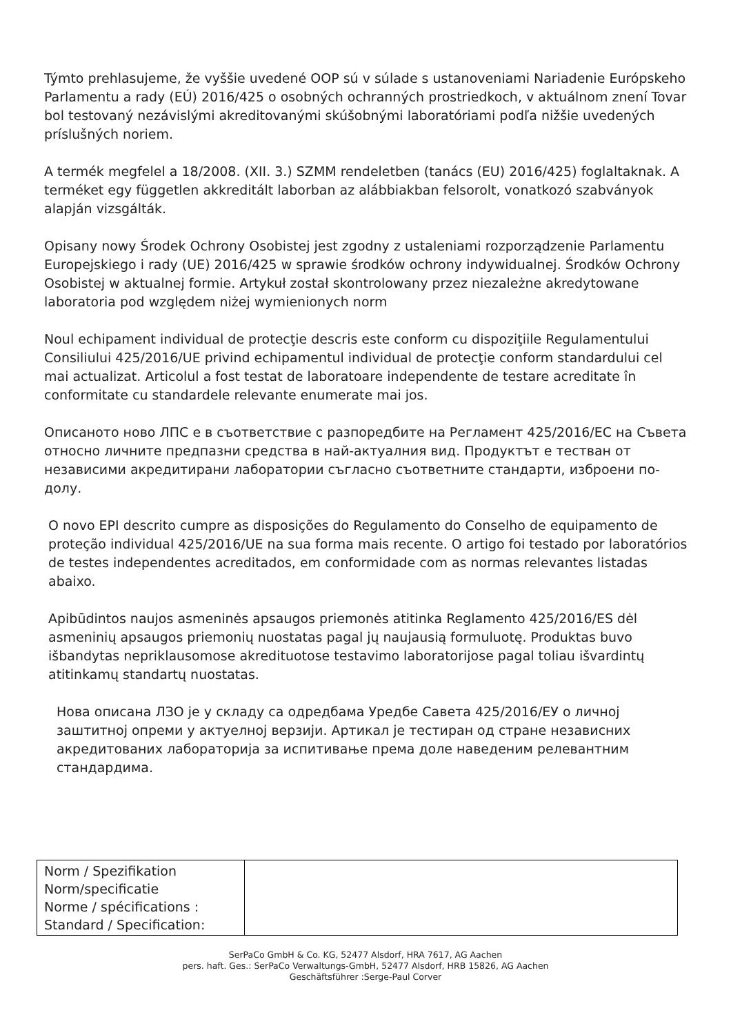Týmto prehlasujeme, že vyššie uvedené OOP sú v súlade s ustanoveniami Nariadenie Európskeho Parlamentu a rady (EÚ) 2016/425 o osobných ochranných prostriedkoch, v aktuálnom znení Tovar bol testovaný nezávislými akreditovanými skúšobnými laboratóriami podľa nižšie uvedených príslušných noriem.
A termék megfelel a 18/2008. (XII. 3.) SZMM rendeletben (tanács (EU) 2016/425) foglaltaknak. A terméket egy független akkreditált laborban az alábbiakban felsorolt, vonatkozó szabványok alapján vizsgálták.
Opisany nowy Środek Ochrony Osobistej jest zgodny z ustaleniami rozporządzenie Parlamentu Europejskiego i rady (UE) 2016/425 w sprawie środków ochrony indywidualnej. Środków Ochrony Osobistej w aktualnej formie. Artykuł został skontrolowany przez niezależne akredytowane laboratoria pod względem niżej wymienionych norm
Noul echipament individual de protecţie descris este conform cu dispoziţiile Regulamentului Consiliului 425/2016/UE privind echipamentul individual de protecţie conform standardului cel mai actualizat. Articolul a fost testat de laboratoare independente de testare acreditate în conformitate cu standardele relevante enumerate mai jos.
Описаното ново ЛПС е в съответствие с разпоредбите на Регламент 425/2016/ЕС на Съвета относно личните предпазни средства в най-актуалния вид. Продуктът е тестван от независими акредитирани лаборатории съгласно съответните стандарти, изброени по-долу.
O novo EPI descrito cumpre as disposições do Regulamento do Conselho de equipamento de proteção individual 425/2016/UE na sua forma mais recente. O artigo foi testado por laboratórios de testes independentes acreditados, em conformidade com as normas relevantes listadas abaixo.
Apibūdintos naujos asmeninės apsaugos priemonės atitinka Reglamento 425/2016/ES dėl asmeninių apsaugos priemonių nuostatas pagal jų naujausią formuluotę. Produktas buvo išbandytas nepriklausomose akredituotose testavimo laboratorijose pagal toliau išvardintų atitinkamų standartų nuostatas.
Нова описана ЛЗО је у складу са одредбама Уредбе Савета 425/2016/ЕУ о личној заштитној опреми у актуелној верзији. Артикал је тестиран од стране независних акредитованих лабораторија за испитивање према доле наведеним релевантним стандардима.
| Norm / Spezifikation Norm/specificatie Norme / spécifications : Standard / Specification: | |
SerPaCo GmbH & Co. KG, 52477 Alsdorf, HRA 7617, AG Aachen
pers. haft. Ges.: SerPaCo Verwaltungs-GmbH, 52477 Alsdorf, HRB 15826, AG Aachen
Geschäftsführer :Serge-Paul Corver